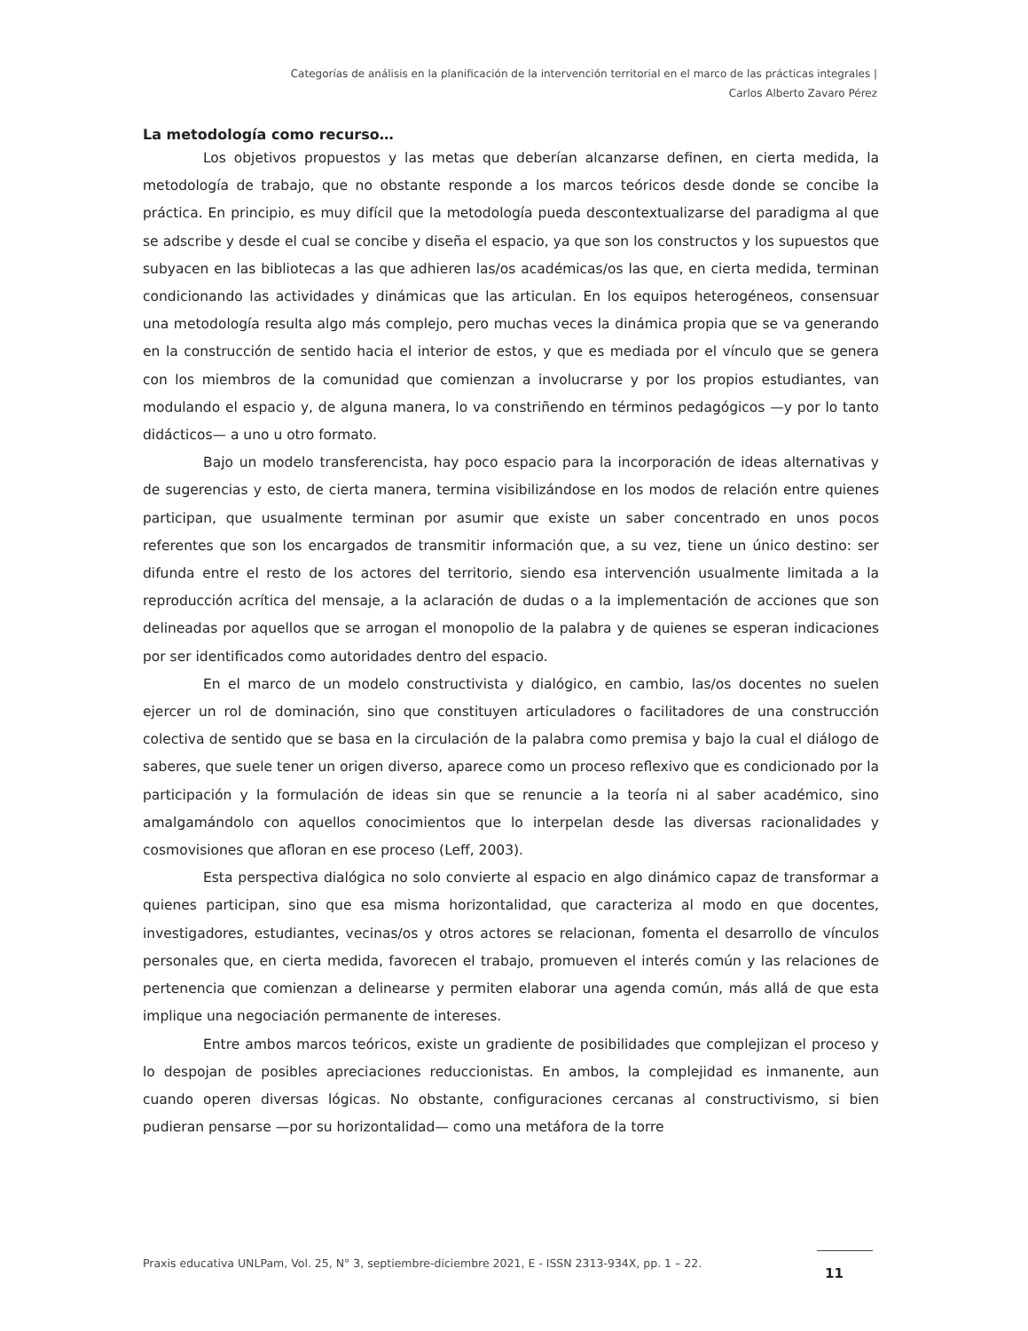Categorías de análisis en la planificación de la intervención territorial en el marco de las prácticas integrales |
Carlos Alberto Zavaro Pérez
La metodología como recurso…
Los objetivos propuestos y las metas que deberían alcanzarse definen, en cierta medida, la metodología de trabajo, que no obstante responde a los marcos teóricos desde donde se concibe la práctica. En principio, es muy difícil que la metodología pueda descontextualizarse del paradigma al que se adscribe y desde el cual se concibe y diseña el espacio, ya que son los constructos y los supuestos que subyacen en las bibliotecas a las que adhieren las/os académicas/os las que, en cierta medida, terminan condicionando las actividades y dinámicas que las articulan. En los equipos heterogéneos, consensuar una metodología resulta algo más complejo, pero muchas veces la dinámica propia que se va generando en la construcción de sentido hacia el interior de estos, y que es mediada por el vínculo que se genera con los miembros de la comunidad que comienzan a involucrarse y por los propios estudiantes, van modulando el espacio y, de alguna manera, lo va constriñendo en términos pedagógicos —y por lo tanto didácticos— a uno u otro formato.
Bajo un modelo transferencista, hay poco espacio para la incorporación de ideas alternativas y de sugerencias y esto, de cierta manera, termina visibilizándose en los modos de relación entre quienes participan, que usualmente terminan por asumir que existe un saber concentrado en unos pocos referentes que son los encargados de transmitir información que, a su vez, tiene un único destino: ser difunda entre el resto de los actores del territorio, siendo esa intervención usualmente limitada a la reproducción acrítica del mensaje, a la aclaración de dudas o a la implementación de acciones que son delineadas por aquellos que se arrogan el monopolio de la palabra y de quienes se esperan indicaciones por ser identificados como autoridades dentro del espacio.
En el marco de un modelo constructivista y dialógico, en cambio, las/os docentes no suelen ejercer un rol de dominación, sino que constituyen articuladores o facilitadores de una construcción colectiva de sentido que se basa en la circulación de la palabra como premisa y bajo la cual el diálogo de saberes, que suele tener un origen diverso, aparece como un proceso reflexivo que es condicionado por la participación y la formulación de ideas sin que se renuncie a la teoría ni al saber académico, sino amalgamándolo con aquellos conocimientos que lo interpelan desde las diversas racionalidades y cosmovisiones que afloran en ese proceso (Leff, 2003).
Esta perspectiva dialógica no solo convierte al espacio en algo dinámico capaz de transformar a quienes participan, sino que esa misma horizontalidad, que caracteriza al modo en que docentes, investigadores, estudiantes, vecinas/os y otros actores se relacionan, fomenta el desarrollo de vínculos personales que, en cierta medida, favorecen el trabajo, promueven el interés común y las relaciones de pertenencia que comienzan a delinearse y permiten elaborar una agenda común, más allá de que esta implique una negociación permanente de intereses.
Entre ambos marcos teóricos, existe un gradiente de posibilidades que complejizan el proceso y lo despojan de posibles apreciaciones reduccionistas. En ambos, la complejidad es inmanente, aun cuando operen diversas lógicas. No obstante, configuraciones cercanas al constructivismo, si bien pudieran pensarse —por su horizontalidad— como una metáfora de la torre
Praxis educativa UNLPam, Vol. 25, N° 3, septiembre-diciembre 2021, E - ISSN 2313-934X, pp. 1 – 22.
11